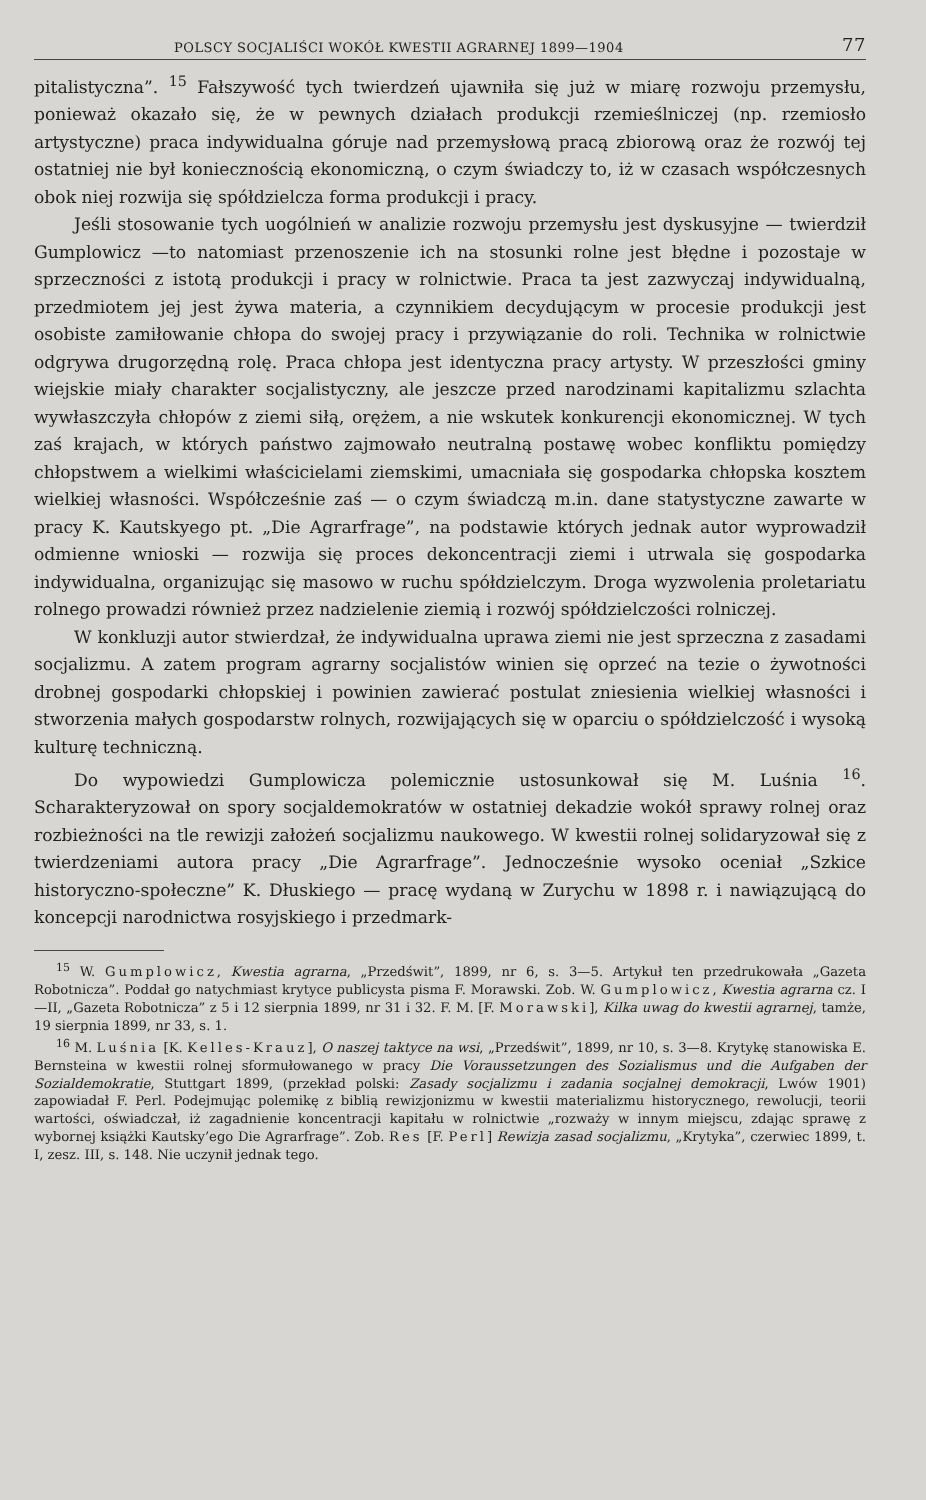POLSCY SOCJALIŚCI WOKÓŁ KWESTII AGRARNEJ 1899—1904 77
pitalistyczna”. <sup>15</sup> Fałszywość tych twierdzeń ujawniła się już w miarę rozwoju przemysłu, ponieważ okazało się, że w pewnych działach produkcji rzemieślniczej (np. rzemiosło artystyczne) praca indywidualna góruje nad przemysłową pracą zbiorową oraz że rozwój tej ostatniej nie był koniecznością ekonomiczną, o czym świadczy to, iż w czasach współczesnych obok niej rozwija się spółdzielcza forma produkcji i pracy.
Jeśli stosowanie tych uogólnień w analizie rozwoju przemysłu jest dyskusyjne — twierdził Gumplowicz —to natomiast przenoszenie ich na stosunki rolne jest błędne i pozostaje w sprzeczności z istotą produkcji i pracy w rolnictwie. Praca ta jest zazwyczaj indywidualną, przedmiotem jej jest żywa materia, a czynnikiem decydującym w procesie produkcji jest osobiste zamiłowanie chłopa do swojej pracy i przywiązanie do roli. Technika w rolnictwie odgrywa drugorzędną rolę. Praca chłopa jest identyczna pracy artysty. W przeszłości gminy wiejskie miały charakter socjalistyczny, ale jeszcze przed narodzinami kapitalizmu szlachta wywłaszczyła chłopów z ziemi siłą, orężem, a nie wskutek konkurencji ekonomicznej. W tych zaś krajach, w których państwo zajmowało neutralną postawę wobec konfliktu pomiędzy chłopstwem a wielkimi właścicielami ziemskimi, umacniała się gospodarka chłopska kosztem wielkiej własności. Współcześnie zaś — o czym świadczą m.in. dane statystyczne zawarte w pracy K. Kautskyego pt. „Die Agrarfrage”, na podstawie których jednak autor wyprowadził odmienne wnioski — rozwija się proces dekoncentracji ziemi i utrwala się gospodarka indywidualna, organizując się masowo w ruchu spółdzielczym. Droga wyzwolenia proletariatu rolnego prowadzi również przez nadzielenie ziemią i rozwój spółdzielczości rolniczej.
W konkluzji autor stwierdzał, że indywidualna uprawa ziemi nie jest sprzeczna z zasadami socjalizmu. A zatem program agrarny socjalistów winien się oprzeć na tezie o żywotności drobnej gospodarki chłopskiej i powinien zawierać postulat zniesienia wielkiej własności i stworzenia małych gospodarstw rolnych, rozwijających się w oparciu o spółdzielczość i wysoką kulturę techniczną.
Do wypowiedzi Gumplowicza polemicznie ustosunkował się M. Luśnia <sup>16</sup>. Scharakteryzował on spory socjaldemokratów w ostatniej dekadzie wokół sprawy rolnej oraz rozbieżności na tle rewizji założeń socjalizmu naukowego. W kwestii rolnej solidaryzował się z twierdzeniami autora pracy „Die Agrarfrage”. Jednocześnie wysoko oceniał „Szkice historyczno-społeczne” K. Dłuskiego — pracę wydaną w Zurychu w 1898 r. i nawiązującą do koncepcji narodnictwa rosyjskiego i przedmark-
<sup>15</sup> W. Gumplowicz, Kwestia agrarna, „Przedświt”, 1899, nr 6, s. 3—5. Artykuł ten przedrukowała „Gazeta Robotnicza”. Poddał go natychmiast krytyce publicysta pisma F. Morawski. Zob. W. Gumplowicz, Kwestia agrarna cz. I—II, „Gazeta Robotnicza” z 5 i 12 sierpnia 1899, nr 31 i 32. F. M. [F. Morawski], Kilka uwag do kwestii agrarnej, tamże, 19 sierpnia 1899, nr 33, s. 1.
<sup>16</sup> M. Luśnia [K. Kelles-Krauz], O naszej taktyce na wsi, „Przedświt”, 1899, nr 10, s. 3—8. Krytykę stanowiska E. Bernsteina w kwestii rolnej sformułowanego w pracy Die Voraussetzungen des Sozialismus und die Aufgaben der Sozialdemokratie, Stuttgart 1899, (przekład polski: Zasady socjalizmu i zadania socjalnej demokracji, Lwów 1901) zapowiadał F. Perl. Podejmując polemikę z biblią rewizjonizmu w kwestii materializmu historycznego, rewolucji, teorii wartości, oświadczał, iż zagadnienie koncentracji kapitału w rolnictwie „rozważy w innym miejscu, zdając sprawę z wybornej książki Kautsky’ego Die Agrarfrage”. Zob. Res [F. Perl] Rewizja zasad socjalizmu, „Krytyka”, czerwiec 1899, t. I, zesz. III, s. 148. Nie uczynił jednak tego.